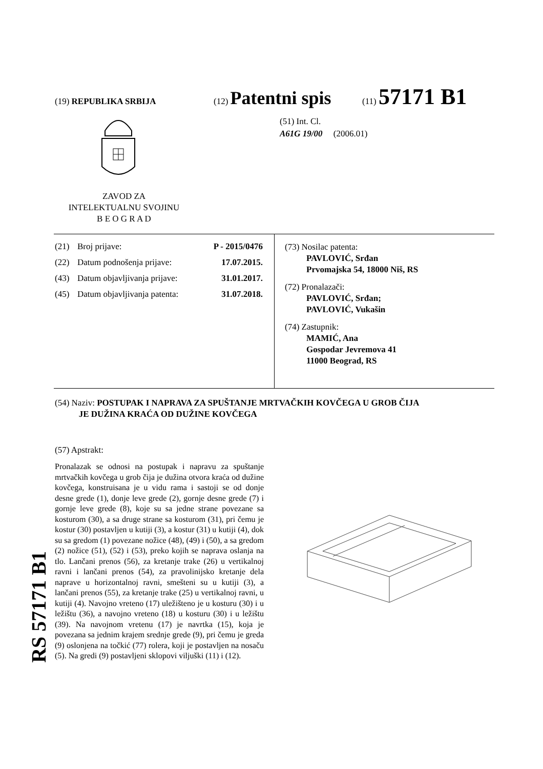(19) REPUBLIKA SRBIJA (12) Patentni spis (11) 57171 B1
ZAVOD ZA
INTELEKTUALNU SVOJINU
B E O G R A D
(51) Int. Cl.
A61G 19/00 (2006.01)
(21) Broj prijave: P - 2015/0476
(22) Datum podnošenja prijave: 17.07.2015.
(43) Datum objavljivanja prijave: 31.01.2017.
(45) Datum objavljivanja patenta: 31.07.2018.
(73) Nosilac patenta:
PAVLOVIĆ, Srđan
Prvomajska 54, 18000 Niš, RS
(72) Pronalazači:
PAVLOVIĆ, Srđan;
PAVLOVIĆ, Vukašin
(74) Zastupnik:
MAMIĆ, Ana
Gospodar Jevremova 41
11000 Beograd, RS
(54) Naziv: POSTUPAK I NAPRAVA ZA SPUŠTANJE MRTVAČKIH KOVČEGA U GROB ČIJA
JE DUŽINA KRAĆA OD DUŽINE KOVČEGA
(57) Apstrakt:
Pronalazak se odnosi na postupak i napravu za spuštanje mrtvačkih kovčega u grob čija je dužina otvora kraća od dužine kovčega, konstruisana je u vidu rama i sastoji se od donje desne grede (1), donje leve grede (2), gornje desne grede (7) i gornje leve grede (8), koje su sa jedne strane povezane sa kosturom (30), a sa druge strane sa kosturom (31), pri čemu je kostur (30) postavljen u kutiji (3), a kostur (31) u kutiji (4), dok su sa gredom (1) povezane nožice (48), (49) i (50), a sa gredom (2) nožice (51), (52) i (53), preko kojih se naprava oslanja na tlo. Lančani prenos (56), za kretanje trake (26) u vertikalnoj ravni i lančani prenos (54), za pravolinijsko kretanje dela naprave u horizontalnoj ravni, smešteni su u kutiji (3), a lančani prenos (55), za kretanje trake (25) u vertikalnoj ravni, u kutiji (4). Navojno vreteno (17) uležišteno je u kosturu (30) i u ležištu (36), a navojno vreteno (18) u kosturu (30) i u ležištu (39). Na navojnom vretenu (17) je navrtka (15), koja je povezana sa jednim krajem srednje grede (9), pri čemu je greda (9) oslonjena na točkić (77) rolera, koji je postavljen na nosaču (5). Na gredi (9) postavljeni sklopovi viljuški (11) i (12).
RS 57171 B1